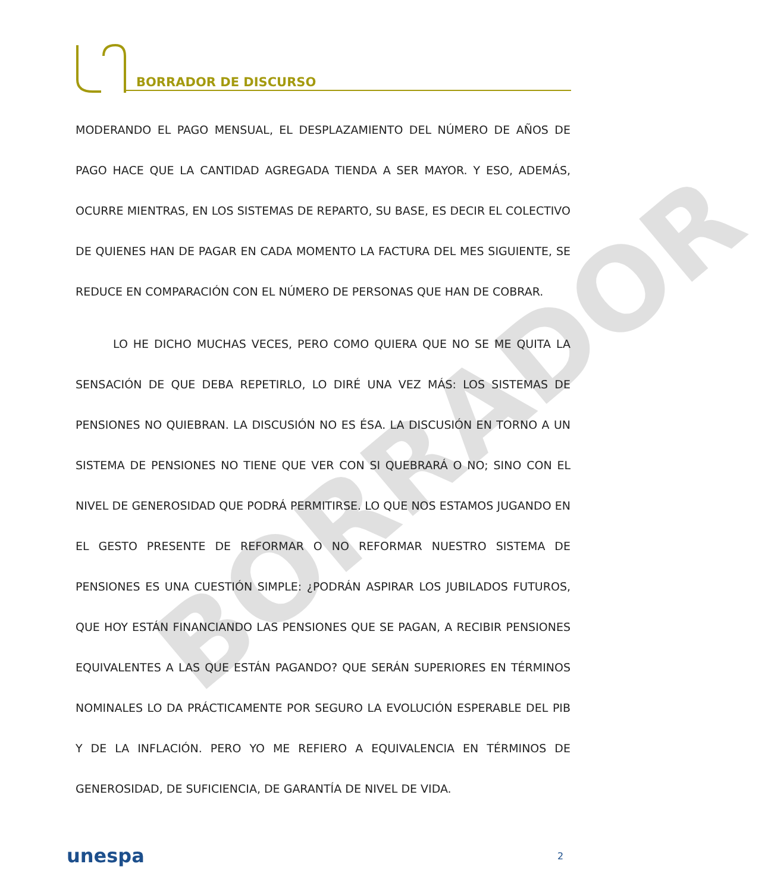BORRADOR DE DISCURSO
BORRADOR
MODERANDO EL PAGO MENSUAL, EL DESPLAZAMIENTO DEL NÚMERO DE AÑOS DE PAGO HACE QUE LA CANTIDAD AGREGADA TIENDA A SER MAYOR. Y ESO, ADEMÁS, OCURRE MIENTRAS, EN LOS SISTEMAS DE REPARTO, SU BASE, ES DECIR EL COLECTIVO DE QUIENES HAN DE PAGAR EN CADA MOMENTO LA FACTURA DEL MES SIGUIENTE, SE REDUCE EN COMPARACIÓN CON EL NÚMERO DE PERSONAS QUE HAN DE COBRAR.
LO HE DICHO MUCHAS VECES, PERO COMO QUIERA QUE NO SE ME QUITA LA SENSACIÓN DE QUE DEBA REPETIRLO, LO DIRÉ UNA VEZ MÁS: LOS SISTEMAS DE PENSIONES NO QUIEBRAN. LA DISCUSIÓN NO ES ÉSA. LA DISCUSIÓN EN TORNO A UN SISTEMA DE PENSIONES NO TIENE QUE VER CON SI QUEBRARÁ O NO; SINO CON EL NIVEL DE GENEROSIDAD QUE PODRÁ PERMITIRSE. LO QUE NOS ESTAMOS JUGANDO EN EL GESTO PRESENTE DE REFORMAR O NO REFORMAR NUESTRO SISTEMA DE PENSIONES ES UNA CUESTIÓN SIMPLE: ¿PODRÁN ASPIRAR LOS JUBILADOS FUTUROS, QUE HOY ESTÁN FINANCIANDO LAS PENSIONES QUE SE PAGAN, A RECIBIR PENSIONES EQUIVALENTES A LAS QUE ESTÁN PAGANDO? QUE SERÁN SUPERIORES EN TÉRMINOS NOMINALES LO DA PRÁCTICAMENTE POR SEGURO LA EVOLUCIÓN ESPERABLE DEL PIB Y DE LA INFLACIÓN. PERO YO ME REFIERO A EQUIVALENCIA EN TÉRMINOS DE GENEROSIDAD, DE SUFICIENCIA, DE GARANTÍA DE NIVEL DE VIDA.
unespa 2